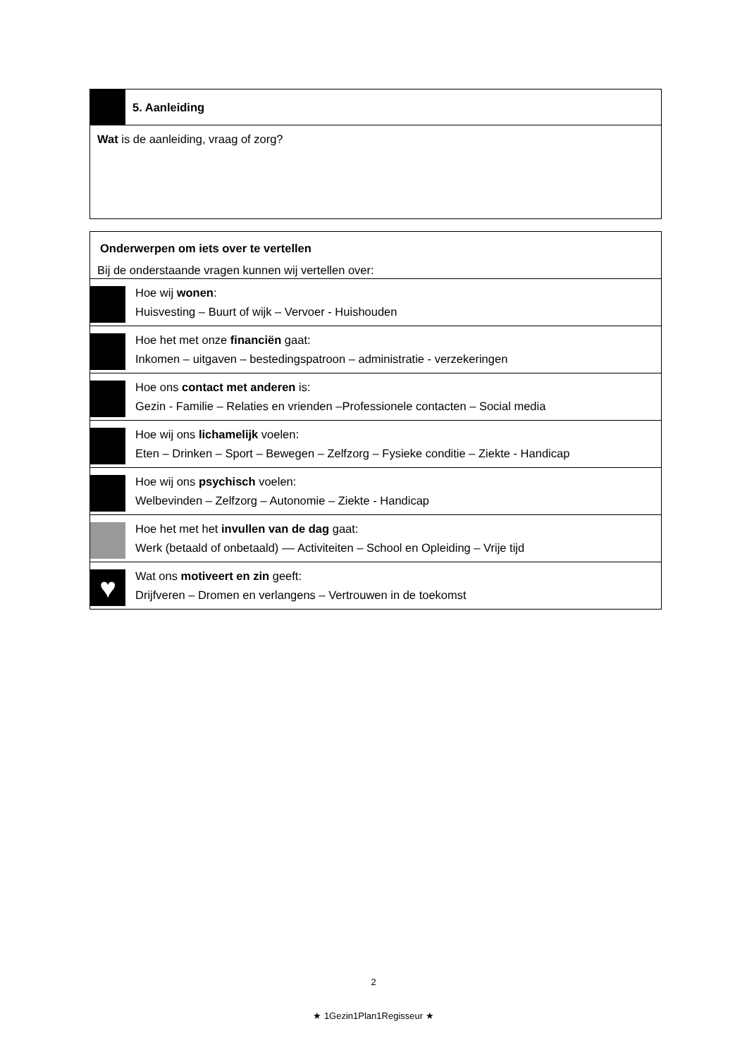| | 5. Aanleiding |
| Wat is de aanleiding, vraag of zorg? | |
| Onderwerpen om iets over te vertellen Bij de onderstaande vragen kunnen wij vertellen over: | |
| | Hoe wij wonen : Huisvesting – Buurt of wijk – Vervoer - Huishouden |
| | Hoe het met onze financiën gaat: Inkomen – uitgaven – bestedingspatroon – administratie - verzekeringen |
| | Hoe ons contact met anderen is: Gezin - Familie – Relaties en vrienden –Professionele contacten – Social media |
| | Hoe wij ons lichamelijk voelen: Eten – Drinken – Sport – Bewegen – Zelfzorg – Fysieke conditie – Ziekte - Handicap |
| | Hoe wij ons psychisch voelen: Welbevinden – Zelfzorg – Autonomie – Ziekte - Handicap |
| | Hoe het met het invullen van de dag gaat: Werk (betaald of onbetaald) –– Activiteiten – School en Opleiding – Vrije tijd |
| ♥ | Wat ons motiveert en zin geeft: Drijfveren – Dromen en verlangens – Vertrouwen in de toekomst |
2
★ 1Gezin1Plan1Regisseur ★